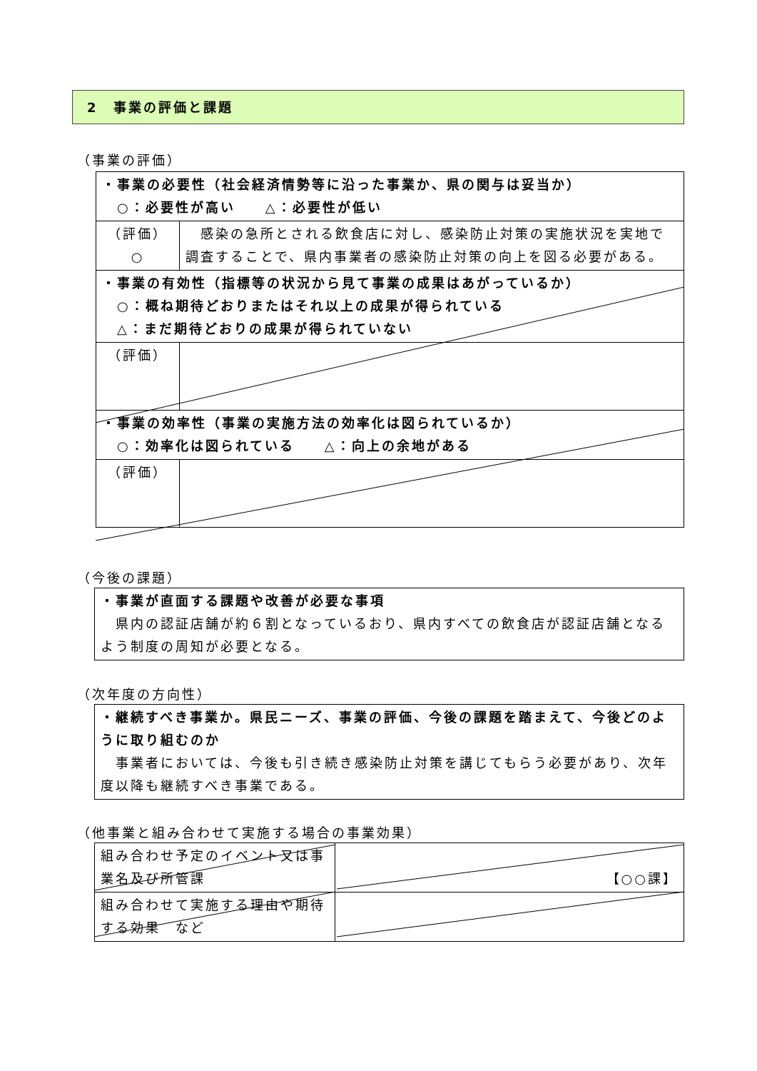2　事業の評価と課題
（事業の評価）
| ・事業の必要性（社会経済情勢等に沿った事業か、県の関与は妥当か） ○：必要性が高い △：必要性が低い | |
| （評価） ○ | 感染の急所とされる飲食店に対し、感染防止対策の実施状況を実地で調査することで、県内事業者の感染防止対策の向上を図る必要がある。 |
| ・事業の有効性（指標等の状況から見て事業の成果はあがっているか） ○：概ね期待どおりまたはそれ以上の成果が得られている △：まだ期待どおりの成果が得られていない | |
| （評価） | |
| ・事業の効率性（事業の実施方法の効率化は図られているか） ○：効率化は図られている △：向上の余地がある | |
| （評価） | |
（今後の課題）
・事業が直面する課題や改善が必要な事項
　県内の認証店舗が約６割となっているおり、県内すべての飲食店が認証店舗となるよう制度の周知が必要となる。
（次年度の方向性）
・継続すべき事業か。県民ニーズ、事業の評価、今後の課題を踏まえて、今後どのように取り組むのか
　事業者においては、今後も引き続き感染防止対策を講じてもらう必要があり、次年度以降も継続すべき事業である。
（他事業と組み合わせて実施する場合の事業効果）
| 組み合わせ予定のイベント又は事業名及び所管課 | 【○○課】 |
| 組み合わせて実施する理由や期待する効果 など | |